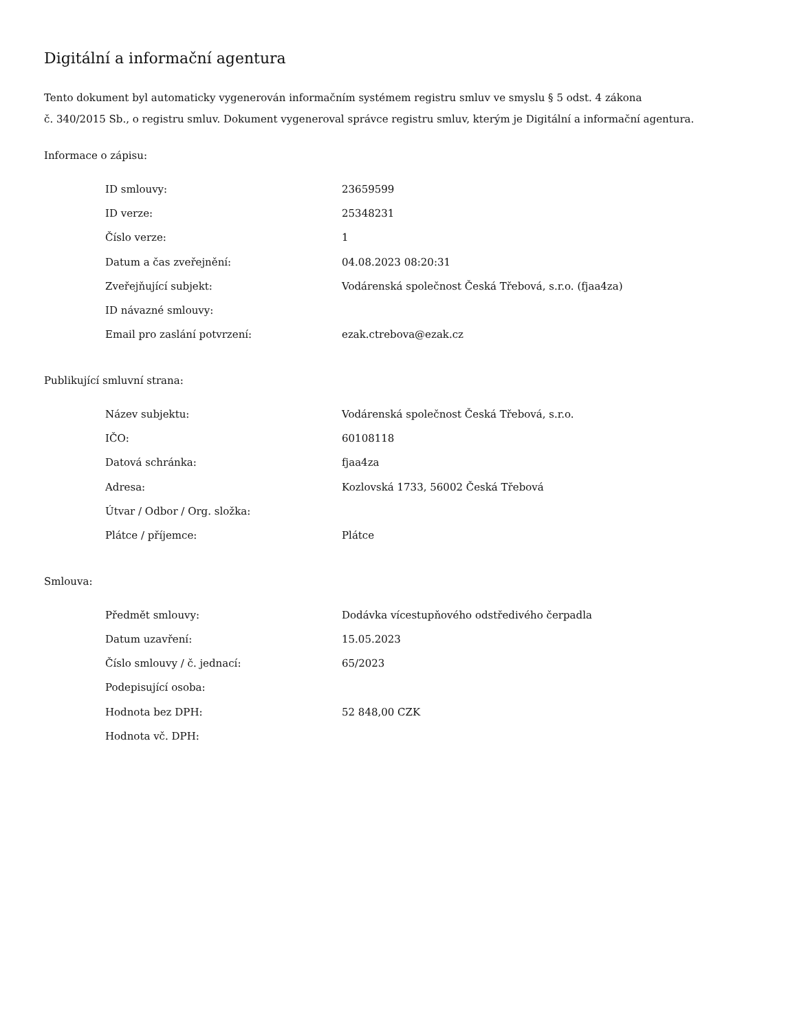Digitální a informační agentura
Tento dokument byl automaticky vygenerován informačním systémem registru smluv ve smyslu § 5 odst. 4 zákona
č. 340/2015 Sb., o registru smluv. Dokument vygeneroval správce registru smluv, kterým je Digitální a informační agentura.
Informace o zápisu:
| ID smlouvy: | 23659599 |
| ID verze: | 25348231 |
| Číslo verze: | 1 |
| Datum a čas zveřejnění: | 04.08.2023 08:20:31 |
| Zveřejňující subjekt: | Vodárenská společnost Česká Třebová, s.r.o. (fjaa4za) |
| ID návazné smlouvy: | |
| Email pro zaslání potvrzení: | ezak.ctrebova@ezak.cz |
Publikující smluvní strana:
| Název subjektu: | Vodárenská společnost Česká Třebová, s.r.o. |
| IČO: | 60108118 |
| Datová schránka: | fjaa4za |
| Adresa: | Kozlovská 1733, 56002 Česká Třebová |
| Útvar / Odbor / Org. složka: | |
| Plátce / příjemce: | Plátce |
Smlouva:
| Předmět smlouvy: | Dodávka vícestupňového odstředivého čerpadla |
| Datum uzavření: | 15.05.2023 |
| Číslo smlouvy / č. jednací: | 65/2023 |
| Podepisující osoba: | |
| Hodnota bez DPH: | 52 848,00 CZK |
| Hodnota vč. DPH: | |